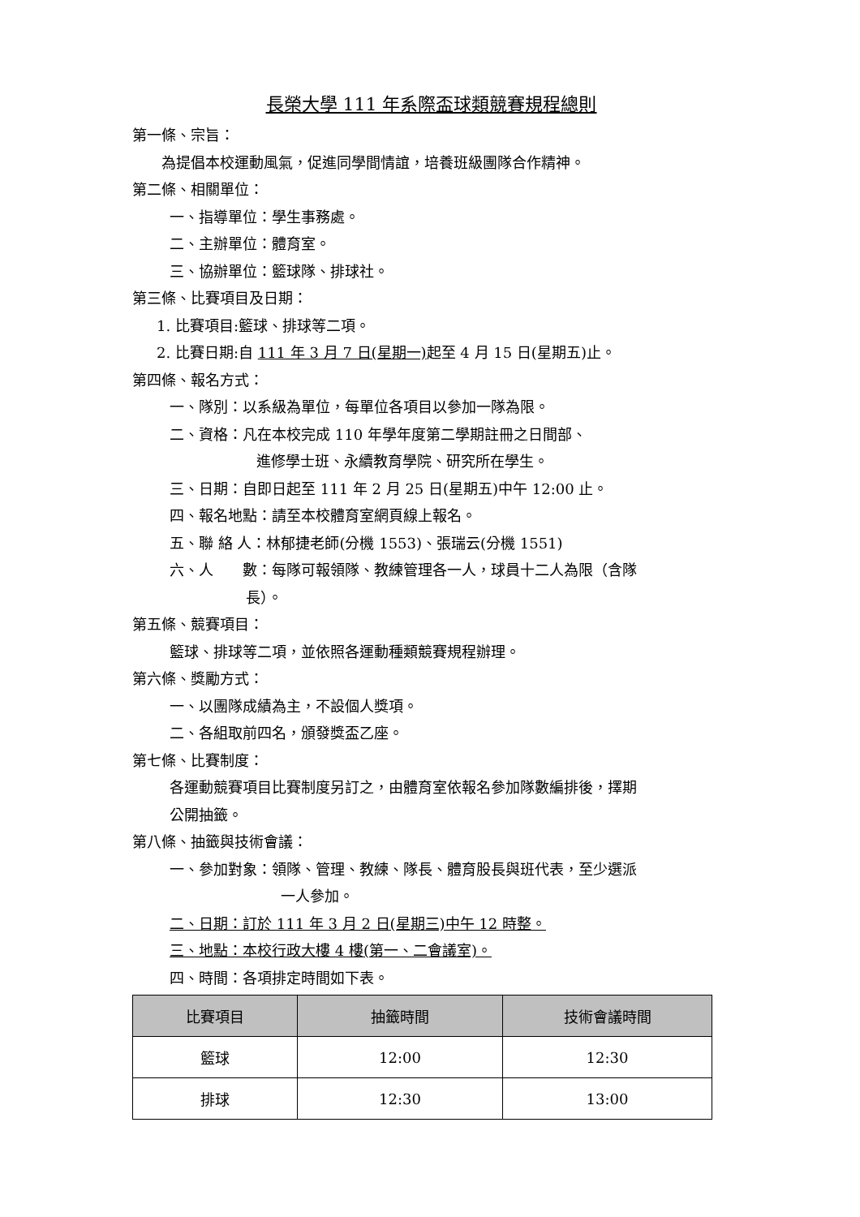長榮大學 111 年系際盃球類競賽規程總則
第一條、宗旨：
為提倡本校運動風氣，促進同學間情誼，培養班級團隊合作精神。
第二條、相關單位：
一、指導單位：學生事務處。
二、主辦單位：體育室。
三、協辦單位：籃球隊、排球社。
第三條、比賽項目及日期：
1. 比賽項目:籃球、排球等二項。
2. 比賽日期:自 111 年 3 月 7 日(星期一) 起至 4 月 15 日(星期五)止。
第四條、報名方式：
一、隊別：以系級為單位，每單位各項目以參加一隊為限。
二、資格：凡在本校完成 110 年學年度第二學期註冊之日間部、
進修學士班、永續教育學院、研究所在學生。
三、日期：自即日起至 111 年 2 月 25 日(星期五)中午 12:00 止。
四、報名地點：請至本校體育室網頁線上報名。
五、聯 絡 人：林郁捷老師(分機 1553)、張瑞云(分機 1551)
六、人　　數：每隊可報領隊、教練管理各一人，球員十二人為限（含隊
長）。
第五條、競賽項目：
籃球、排球等二項，並依照各運動種類競賽規程辦理。
第六條、獎勵方式：
一、以團隊成績為主，不設個人獎項。
二、各組取前四名，頒發獎盃乙座。
第七條、比賽制度：
各運動競賽項目比賽制度另訂之，由體育室依報名參加隊數編排後，擇期
公開抽籤。
第八條、抽籤與技術會議：
一、參加對象：領隊、管理、教練、隊長、體育股長與班代表，至少選派
一人參加。
二、日期：訂於 111 年 3 月 2 日(星期三)中午 12 時整。
三、地點：本校行政大樓 4 樓(第一、二會議室)。
四、時間：各項排定時間如下表。
| 比賽項目 | 抽籤時間 | 技術會議時間 |
| --- | --- | --- |
| 籃球 | 12:00 | 12:30 |
| 排球 | 12:30 | 13:00 |